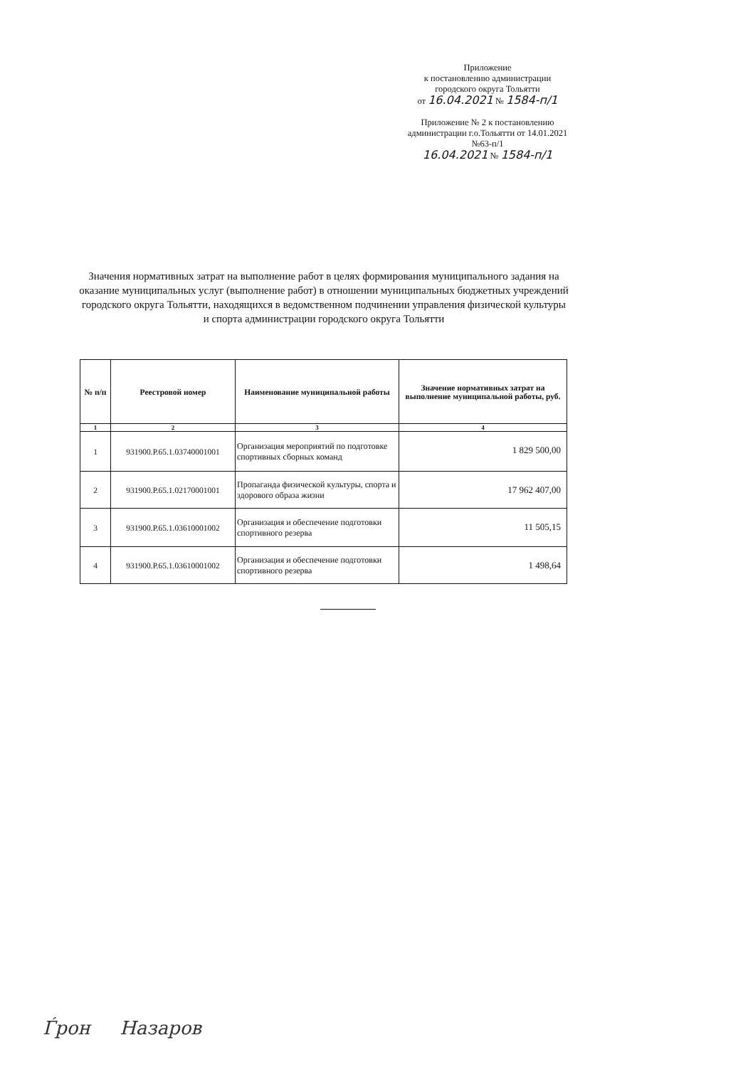Приложение
к постановлению администрации
городского округа Тольятти
от 16.04.2021 № 1584-п/1
Приложение № 2 к постановлению администрации г.о.Тольятти от 14.01.2021 №63-п/1
16.04.2021 № 1584-п/1
Значения нормативных затрат на выполнение работ в целях формирования муниципального задания на оказание муниципальных услуг (выполнение работ) в отношении муниципальных бюджетных учреждений городского округа Тольятти, находящихся в ведомственном подчинении управления физической культуры и спорта администрации городского округа Тольятти
| № п/п | Реестровой номер | Наименование муниципальной работы | Значение нормативных затрат на выполнение муниципальной работы, руб. |
| --- | --- | --- | --- |
| 1 | 2 | 3 | 4 |
| 1 | 931900.Р.65.1.03740001001 | Организация мероприятий по подготовке спортивных сборных команд | 1 829 500,00 |
| 2 | 931900.Р.65.1.02170001001 | Пропаганда физической культуры, спорта и здорового образа жизни | 17 962 407,00 |
| 3 | 931900.Р.65.1.03610001002 | Организация и обеспечение подготовки спортивного резерва | 11 505,15 |
| 4 | 931900.Р.65.1.03610001002 | Организация и обеспечение подготовки спортивного резерва | 1 498,64 |
Ѓрон Назаров